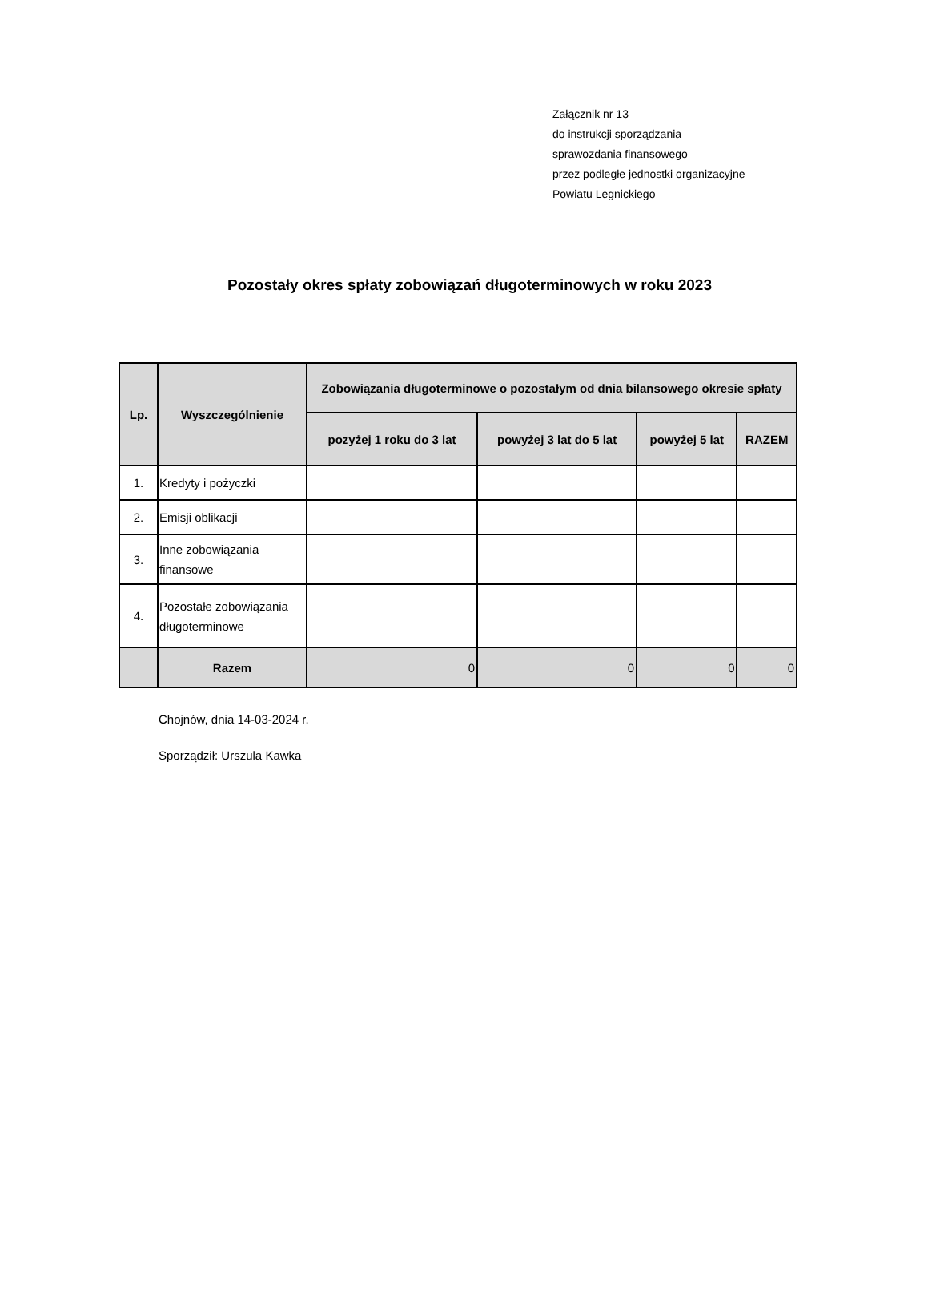Załącznik nr 13
do instrukcji sporządzania
sprawozdania finansowego
przez podległe jednostki organizacyjne
Powiatu Legnickiego
Pozostały okres spłaty zobowiązań długoterminowych w roku 2023
| Lp. | Wyszczególnienie | Zobowiązania długoterminowe o pozostałym od dnia bilansowego okresie spłaty | | | |
| --- | --- | --- | --- | --- | --- |
| | | pozyżej 1 roku do 3 lat | powyżej 3 lat do 5 lat | powyżej 5 lat | RAZEM |
| 1. | Kredyty i pożyczki | | | | |
| 2. | Emisji oblikacji | | | | |
| 3. | Inne zobowiązania finansowe | | | | |
| 4. | Pozostałe zobowiązania długoterminowe | | | | |
| | Razem | 0 | 0 | 0 | 0 |
Chojnów, dnia 14-03-2024 r.
Sporządził: Urszula Kawka